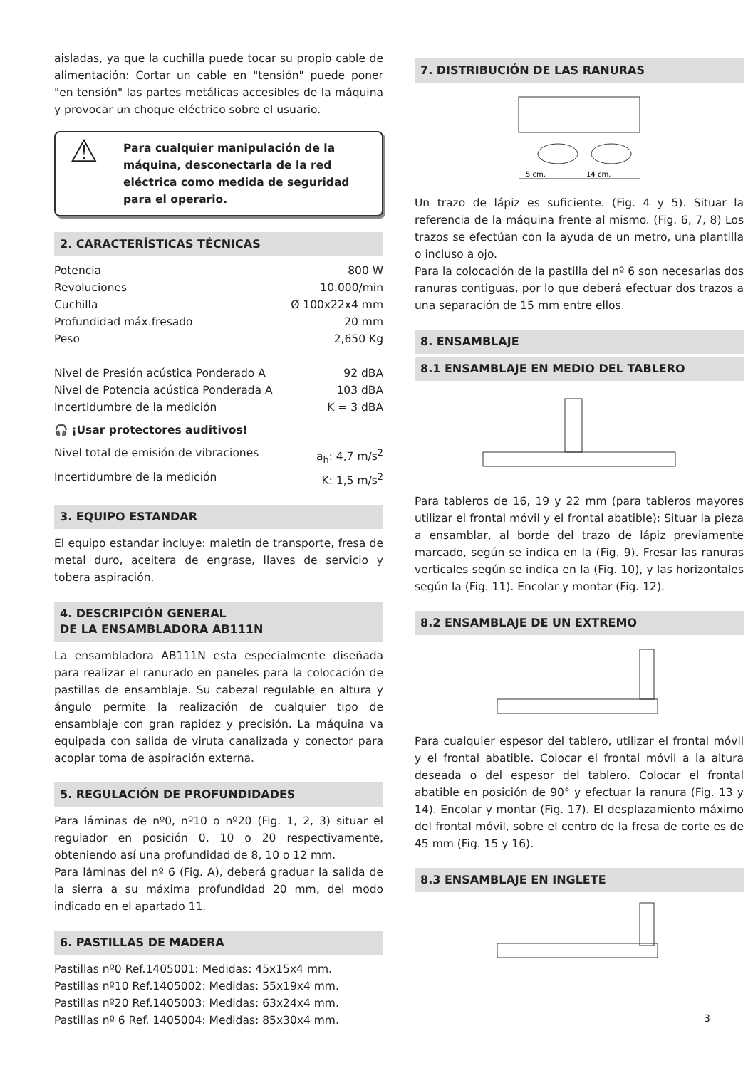aisladas, ya que la cuchilla puede tocar su propio cable de alimentación: Cortar un cable en "tensión" puede poner "en tensión" las partes metálicas accesibles de la máquina y provocar un choque eléctrico sobre el usuario.
⚠ Para cualquier manipulación de la máquina, desconectarla de la red eléctrica como medida de seguridad para el operario.
2. CARACTERÍSTICAS TÉCNICAS
Potencia 800 W
Revoluciones 10.000/min
Cuchilla Ø 100x22x4 mm
Profundidad máx.fresado 20 mm
Peso 2,650 Kg
Nivel de Presión acústica Ponderado A 92 dBA
Nivel de Potencia acústica Ponderada A 103 dBA
Incertidumbre de la medición K = 3 dBA
🎧 ¡Usar protectores auditivos!
Nivel total de emisión de vibraciones a<sub>h</sub>: 4,7 m/s<sup>2</sup>
Incertidumbre de la medición K: 1,5 m/s<sup>2</sup>
3. EQUIPO ESTANDAR
El equipo estandar incluye: maletin de transporte, fresa de metal duro, aceitera de engrase, llaves de servicio y tobera aspiración.
4. DESCRIPCIÓN GENERAL
DE LA ENSAMBLADORA AB111N
La ensambladora AB111N esta especialmente diseñada para realizar el ranurado en paneles para la colocación de pastillas de ensamblaje. Su cabezal regulable en altura y ángulo permite la realización de cualquier tipo de ensamblaje con gran rapidez y precisión. La máquina va equipada con salida de viruta canalizada y conector para acoplar toma de aspiración externa.
5. REGULACIÓN DE PROFUNDIDADES
Para láminas de nº0, nº10 o nº20 (Fig. 1, 2, 3) situar el regulador en posición 0, 10 o 20 respectivamente, obteniendo así una profundidad de 8, 10 o 12 mm.
Para láminas del nº 6 (Fig. A), deberá graduar la salida de la sierra a su máxima profundidad 20 mm, del modo indicado en el apartado 11.
6. PASTILLAS DE MADERA
Pastillas nº0 Ref.1405001: Medidas: 45x15x4 mm.
Pastillas nº10 Ref.1405002: Medidas: 55x19x4 mm.
Pastillas nº20 Ref.1405003: Medidas: 63x24x4 mm.
Pastillas nº 6 Ref. 1405004: Medidas: 85x30x4 mm.
7. DISTRIBUCIÓN DE LAS RANURAS
5 cm.
14 cm.
Un trazo de lápiz es suficiente. (Fig. 4 y 5). Situar la referencia de la máquina frente al mismo. (Fig. 6, 7, 8) Los trazos se efectúan con la ayuda de un metro, una plantilla o incluso a ojo.
Para la colocación de la pastilla del nº 6 son necesarias dos ranuras contiguas, por lo que deberá efectuar dos trazos a una separación de 15 mm entre ellos.
8. ENSAMBLAJE
8.1 ENSAMBLAJE EN MEDIO DEL TABLERO
Para tableros de 16, 19 y 22 mm (para tableros mayores utilizar el frontal móvil y el frontal abatible): Situar la pieza a ensamblar, al borde del trazo de lápiz previamente marcado, según se indica en la (Fig. 9). Fresar las ranuras verticales según se indica en la (Fig. 10), y las horizontales según la (Fig. 11). Encolar y montar (Fig. 12).
8.2 ENSAMBLAJE DE UN EXTREMO
Para cualquier espesor del tablero, utilizar el frontal móvil y el frontal abatible. Colocar el frontal móvil a la altura deseada o del espesor del tablero. Colocar el frontal abatible en posición de 90° y efectuar la ranura (Fig. 13 y 14). Encolar y montar (Fig. 17). El desplazamiento máximo del frontal móvil, sobre el centro de la fresa de corte es de 45 mm (Fig. 15 y 16).
8.3 ENSAMBLAJE EN INGLETE
3